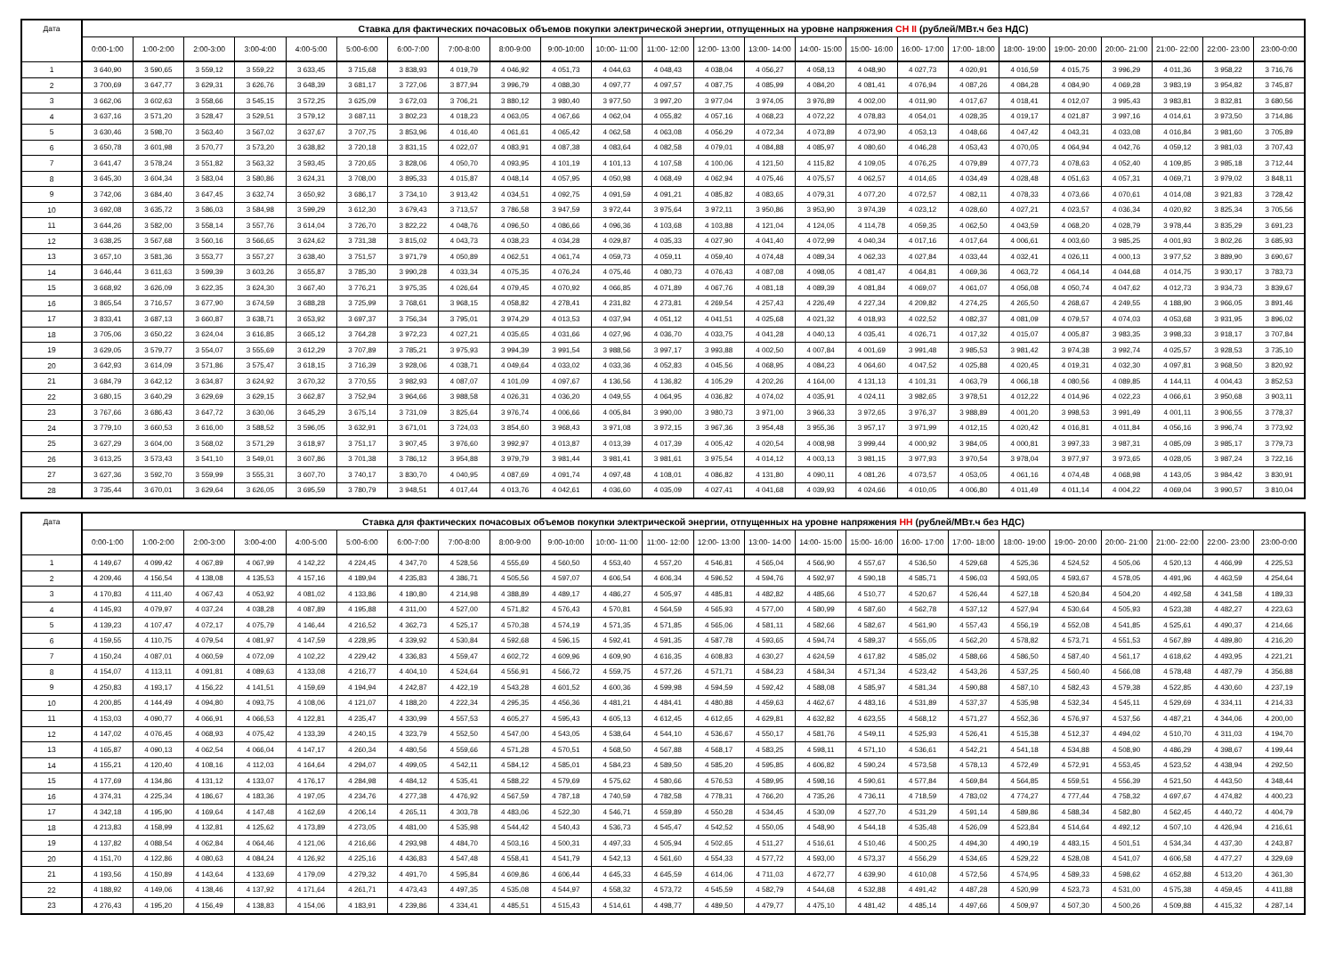| Дата | Ставка для фактических почасовых объемов покупки электрической энергии, отпущенных на уровне напряжения СН II (рублей/МВт.ч без НДС) | | | | | | | | | | | | | | | | | | | | | | | |
| --- | --- | --- | --- | --- | --- | --- | --- | --- | --- | --- | --- | --- | --- | --- | --- | --- | --- | --- | --- | --- | --- | --- | --- | --- |
| | 0:00-1:00 | 1:00-2:00 | 2:00-3:00 | 3:00-4:00 | 4:00-5:00 | 5:00-6:00 | 6:00-7:00 | 7:00-8:00 | 8:00-9:00 | 9:00-10:00 | 10:00- 11:00 | 11:00- 12:00 | 12:00- 13:00 | 13:00- 14:00 | 14:00- 15:00 | 15:00- 16:00 | 16:00- 17:00 | 17:00- 18:00 | 18:00- 19:00 | 19:00- 20:00 | 20:00- 21:00 | 21:00- 22:00 | 22:00- 23:00 | 23:00-0:00 |
| 1 | 3 640,90 | 3 590,65 | 3 559,12 | 3 559,22 | 3 633,45 | 3 715,68 | 3 838,93 | 4 019,79 | 4 046,92 | 4 051,73 | 4 044,63 | 4 048,43 | 4 038,04 | 4 056,27 | 4 058,13 | 4 048,90 | 4 027,73 | 4 020,91 | 4 016,59 | 4 015,75 | 3 996,29 | 4 011,36 | 3 958,22 | 3 716,76 |
| 2 | 3 700,69 | 3 647,77 | 3 629,31 | 3 626,76 | 3 648,39 | 3 681,17 | 3 727,06 | 3 877,94 | 3 996,79 | 4 088,30 | 4 097,77 | 4 097,57 | 4 087,75 | 4 085,99 | 4 084,20 | 4 081,41 | 4 076,94 | 4 087,26 | 4 084,28 | 4 084,90 | 4 069,28 | 3 983,19 | 3 954,82 | 3 745,87 |
| 3 | 3 662,06 | 3 602,63 | 3 558,66 | 3 545,15 | 3 572,25 | 3 625,09 | 3 672,03 | 3 706,21 | 3 880,12 | 3 980,40 | 3 977,50 | 3 997,20 | 3 977,04 | 3 974,05 | 3 976,89 | 4 002,00 | 4 011,90 | 4 017,67 | 4 018,41 | 4 012,07 | 3 995,43 | 3 983,81 | 3 832,81 | 3 680,56 |
| 4 | 3 637,16 | 3 571,20 | 3 528,47 | 3 529,51 | 3 579,12 | 3 687,11 | 3 802,23 | 4 018,23 | 4 063,05 | 4 067,66 | 4 062,04 | 4 055,82 | 4 057,16 | 4 068,23 | 4 072,22 | 4 078,83 | 4 054,01 | 4 028,35 | 4 019,17 | 4 021,87 | 3 997,16 | 4 014,61 | 3 973,50 | 3 714,86 |
| 5 | 3 630,46 | 3 598,70 | 3 563,40 | 3 567,02 | 3 637,67 | 3 707,75 | 3 853,96 | 4 016,40 | 4 061,61 | 4 065,42 | 4 062,58 | 4 063,08 | 4 056,29 | 4 072,34 | 4 073,89 | 4 073,90 | 4 053,13 | 4 048,66 | 4 047,42 | 4 043,31 | 4 033,08 | 4 016,84 | 3 981,60 | 3 705,89 |
| 6 | 3 650,78 | 3 601,98 | 3 570,77 | 3 573,20 | 3 638,82 | 3 720,18 | 3 831,15 | 4 022,07 | 4 083,91 | 4 087,38 | 4 083,64 | 4 082,58 | 4 079,01 | 4 084,88 | 4 085,97 | 4 080,60 | 4 046,28 | 4 053,43 | 4 070,05 | 4 064,94 | 4 042,76 | 4 059,12 | 3 981,03 | 3 707,43 |
| 7 | 3 641,47 | 3 578,24 | 3 551,82 | 3 563,32 | 3 593,45 | 3 720,65 | 3 828,06 | 4 050,70 | 4 093,95 | 4 101,19 | 4 101,13 | 4 107,58 | 4 100,06 | 4 121,50 | 4 115,82 | 4 109,05 | 4 076,25 | 4 079,89 | 4 077,73 | 4 078,63 | 4 052,40 | 4 109,85 | 3 985,18 | 3 712,44 |
| 8 | 3 645,30 | 3 604,34 | 3 583,04 | 3 580,86 | 3 624,31 | 3 708,00 | 3 895,33 | 4 015,87 | 4 048,14 | 4 057,95 | 4 050,98 | 4 068,49 | 4 062,94 | 4 075,46 | 4 075,57 | 4 062,57 | 4 014,65 | 4 034,49 | 4 028,48 | 4 051,63 | 4 057,31 | 4 069,71 | 3 979,02 | 3 848,11 |
| 9 | 3 742,06 | 3 684,40 | 3 647,45 | 3 632,74 | 3 650,92 | 3 686,17 | 3 734,10 | 3 913,42 | 4 034,51 | 4 092,75 | 4 091,59 | 4 091,21 | 4 085,82 | 4 083,65 | 4 079,31 | 4 077,20 | 4 072,57 | 4 082,11 | 4 078,33 | 4 073,66 | 4 070,61 | 4 014,08 | 3 921,83 | 3 728,42 |
| 10 | 3 692,08 | 3 635,72 | 3 586,03 | 3 584,98 | 3 599,29 | 3 612,30 | 3 679,43 | 3 713,57 | 3 786,58 | 3 947,59 | 3 972,44 | 3 975,64 | 3 972,11 | 3 950,86 | 3 953,90 | 3 974,39 | 4 023,12 | 4 028,60 | 4 027,21 | 4 023,57 | 4 036,34 | 4 020,92 | 3 825,34 | 3 705,56 |
| 11 | 3 644,26 | 3 582,00 | 3 558,14 | 3 557,76 | 3 614,04 | 3 726,70 | 3 822,22 | 4 048,76 | 4 096,50 | 4 086,66 | 4 096,36 | 4 103,68 | 4 103,88 | 4 121,04 | 4 124,05 | 4 114,78 | 4 059,35 | 4 062,50 | 4 043,59 | 4 068,20 | 4 028,79 | 3 978,44 | 3 835,29 | 3 691,23 |
| 12 | 3 638,25 | 3 567,68 | 3 560,16 | 3 566,65 | 3 624,62 | 3 731,38 | 3 815,02 | 4 043,73 | 4 038,23 | 4 034,28 | 4 029,87 | 4 035,33 | 4 027,90 | 4 041,40 | 4 072,99 | 4 040,34 | 4 017,16 | 4 017,64 | 4 006,61 | 4 003,60 | 3 985,25 | 4 001,93 | 3 802,26 | 3 685,93 |
| 13 | 3 657,10 | 3 581,36 | 3 553,77 | 3 557,27 | 3 638,40 | 3 751,57 | 3 971,79 | 4 050,89 | 4 062,51 | 4 061,74 | 4 059,73 | 4 059,11 | 4 059,40 | 4 074,48 | 4 089,34 | 4 062,33 | 4 027,84 | 4 033,44 | 4 032,41 | 4 026,11 | 4 000,13 | 3 977,52 | 3 889,90 | 3 690,67 |
| 14 | 3 646,44 | 3 611,63 | 3 599,39 | 3 603,26 | 3 655,87 | 3 785,30 | 3 990,28 | 4 033,34 | 4 075,35 | 4 076,24 | 4 075,46 | 4 080,73 | 4 076,43 | 4 087,08 | 4 098,05 | 4 081,47 | 4 064,81 | 4 069,36 | 4 063,72 | 4 064,14 | 4 044,68 | 4 014,75 | 3 930,17 | 3 783,73 |
| 15 | 3 668,92 | 3 626,09 | 3 622,35 | 3 624,30 | 3 667,40 | 3 776,21 | 3 975,35 | 4 026,64 | 4 079,45 | 4 070,92 | 4 066,85 | 4 071,89 | 4 067,76 | 4 081,18 | 4 089,39 | 4 081,84 | 4 069,07 | 4 061,07 | 4 056,08 | 4 050,74 | 4 047,62 | 4 012,73 | 3 934,73 | 3 839,67 |
| 16 | 3 865,54 | 3 716,57 | 3 677,90 | 3 674,59 | 3 688,28 | 3 725,99 | 3 768,61 | 3 968,15 | 4 058,82 | 4 278,41 | 4 231,82 | 4 273,81 | 4 269,54 | 4 257,43 | 4 226,49 | 4 227,34 | 4 209,82 | 4 274,25 | 4 265,50 | 4 268,67 | 4 249,55 | 4 188,90 | 3 966,05 | 3 891,46 |
| 17 | 3 833,41 | 3 687,13 | 3 660,87 | 3 638,71 | 3 653,92 | 3 697,37 | 3 756,34 | 3 795,01 | 3 974,29 | 4 013,53 | 4 037,94 | 4 051,12 | 4 041,51 | 4 025,68 | 4 021,32 | 4 018,93 | 4 022,52 | 4 082,37 | 4 081,09 | 4 079,57 | 4 074,03 | 4 053,68 | 3 931,95 | 3 896,02 |
| 18 | 3 705,06 | 3 650,22 | 3 624,04 | 3 616,85 | 3 665,12 | 3 764,28 | 3 972,23 | 4 027,21 | 4 035,65 | 4 031,66 | 4 027,96 | 4 036,70 | 4 033,75 | 4 041,28 | 4 040,13 | 4 035,41 | 4 026,71 | 4 017,32 | 4 015,07 | 4 005,87 | 3 983,35 | 3 998,33 | 3 918,17 | 3 707,84 |
| 19 | 3 629,05 | 3 579,77 | 3 554,07 | 3 555,69 | 3 612,29 | 3 707,89 | 3 785,21 | 3 975,93 | 3 994,39 | 3 991,54 | 3 988,56 | 3 997,17 | 3 993,88 | 4 002,50 | 4 007,84 | 4 001,69 | 3 991,48 | 3 985,53 | 3 981,42 | 3 974,38 | 3 992,74 | 4 025,57 | 3 928,53 | 3 735,10 |
| 20 | 3 642,93 | 3 614,09 | 3 571,86 | 3 575,47 | 3 618,15 | 3 716,39 | 3 928,06 | 4 038,71 | 4 049,64 | 4 033,02 | 4 033,36 | 4 052,83 | 4 045,56 | 4 068,95 | 4 084,23 | 4 064,60 | 4 047,52 | 4 025,88 | 4 020,45 | 4 019,31 | 4 032,30 | 4 097,81 | 3 968,50 | 3 820,92 |
| 21 | 3 684,79 | 3 642,12 | 3 634,87 | 3 624,92 | 3 670,32 | 3 770,55 | 3 982,93 | 4 087,07 | 4 101,09 | 4 097,67 | 4 136,56 | 4 136,82 | 4 105,29 | 4 202,26 | 4 164,00 | 4 131,13 | 4 101,31 | 4 063,79 | 4 066,18 | 4 080,56 | 4 089,85 | 4 144,11 | 4 004,43 | 3 852,53 |
| 22 | 3 680,15 | 3 640,29 | 3 629,69 | 3 629,15 | 3 662,87 | 3 752,94 | 3 964,66 | 3 988,58 | 4 026,31 | 4 036,20 | 4 049,55 | 4 064,95 | 4 036,82 | 4 074,02 | 4 035,91 | 4 024,11 | 3 982,65 | 3 978,51 | 4 012,22 | 4 014,96 | 4 022,23 | 4 066,61 | 3 950,68 | 3 903,11 |
| 23 | 3 767,66 | 3 686,43 | 3 647,72 | 3 630,06 | 3 645,29 | 3 675,14 | 3 731,09 | 3 825,64 | 3 976,74 | 4 006,66 | 4 005,84 | 3 990,00 | 3 980,73 | 3 971,00 | 3 966,33 | 3 972,65 | 3 976,37 | 3 988,89 | 4 001,20 | 3 998,53 | 3 991,49 | 4 001,11 | 3 906,55 | 3 778,37 |
| 24 | 3 779,10 | 3 660,53 | 3 616,00 | 3 588,52 | 3 596,05 | 3 632,91 | 3 671,01 | 3 724,03 | 3 854,60 | 3 968,43 | 3 971,08 | 3 972,15 | 3 967,36 | 3 954,48 | 3 955,36 | 3 957,17 | 3 971,99 | 4 012,15 | 4 020,42 | 4 016,81 | 4 011,84 | 4 056,16 | 3 996,74 | 3 773,92 |
| 25 | 3 627,29 | 3 604,00 | 3 568,02 | 3 571,29 | 3 618,97 | 3 751,17 | 3 907,45 | 3 976,60 | 3 992,97 | 4 013,87 | 4 013,39 | 4 017,39 | 4 005,42 | 4 020,54 | 4 008,98 | 3 999,44 | 4 000,92 | 3 984,05 | 4 000,81 | 3 997,33 | 3 987,31 | 4 085,09 | 3 985,17 | 3 779,73 |
| 26 | 3 613,25 | 3 573,43 | 3 541,10 | 3 549,01 | 3 607,86 | 3 701,38 | 3 786,12 | 3 954,88 | 3 979,79 | 3 981,44 | 3 981,41 | 3 981,61 | 3 975,54 | 4 014,12 | 4 003,13 | 3 981,15 | 3 977,93 | 3 970,54 | 3 978,04 | 3 977,97 | 3 973,65 | 4 028,05 | 3 987,24 | 3 722,16 |
| 27 | 3 627,36 | 3 592,70 | 3 559,99 | 3 555,31 | 3 607,70 | 3 740,17 | 3 830,70 | 4 040,95 | 4 087,69 | 4 091,74 | 4 097,48 | 4 108,01 | 4 086,82 | 4 131,80 | 4 090,11 | 4 081,26 | 4 073,57 | 4 053,05 | 4 061,16 | 4 074,48 | 4 068,98 | 4 143,05 | 3 984,42 | 3 830,91 |
| 28 | 3 735,44 | 3 670,01 | 3 629,64 | 3 626,05 | 3 695,59 | 3 780,79 | 3 948,51 | 4 017,44 | 4 013,76 | 4 042,61 | 4 036,60 | 4 035,09 | 4 027,41 | 4 041,68 | 4 039,93 | 4 024,66 | 4 010,05 | 4 006,80 | 4 011,49 | 4 011,14 | 4 004,22 | 4 069,04 | 3 990,57 | 3 810,04 |
| Дата | Ставка для фактических почасовых объемов покупки электрической энергии, отпущенных на уровне напряжения НН (рублей/МВт.ч без НДС) | | | | | | | | | | | | | | | | | | | | | | | |
| --- | --- | --- | --- | --- | --- | --- | --- | --- | --- | --- | --- | --- | --- | --- | --- | --- | --- | --- | --- | --- | --- | --- | --- | --- |
| | 0:00-1:00 | 1:00-2:00 | 2:00-3:00 | 3:00-4:00 | 4:00-5:00 | 5:00-6:00 | 6:00-7:00 | 7:00-8:00 | 8:00-9:00 | 9:00-10:00 | 10:00- 11:00 | 11:00- 12:00 | 12:00- 13:00 | 13:00- 14:00 | 14:00- 15:00 | 15:00- 16:00 | 16:00- 17:00 | 17:00- 18:00 | 18:00- 19:00 | 19:00- 20:00 | 20:00- 21:00 | 21:00- 22:00 | 22:00- 23:00 | 23:00-0:00 |
| 1 | 4 149,67 | 4 099,42 | 4 067,89 | 4 067,99 | 4 142,22 | 4 224,45 | 4 347,70 | 4 528,56 | 4 555,69 | 4 560,50 | 4 553,40 | 4 557,20 | 4 546,81 | 4 565,04 | 4 566,90 | 4 557,67 | 4 536,50 | 4 529,68 | 4 525,36 | 4 524,52 | 4 505,06 | 4 520,13 | 4 466,99 | 4 225,53 |
| 2 | 4 209,46 | 4 156,54 | 4 138,08 | 4 135,53 | 4 157,16 | 4 189,94 | 4 235,83 | 4 386,71 | 4 505,56 | 4 597,07 | 4 606,54 | 4 606,34 | 4 596,52 | 4 594,76 | 4 592,97 | 4 590,18 | 4 585,71 | 4 596,03 | 4 593,05 | 4 593,67 | 4 578,05 | 4 491,96 | 4 463,59 | 4 254,64 |
| 3 | 4 170,83 | 4 111,40 | 4 067,43 | 4 053,92 | 4 081,02 | 4 133,86 | 4 180,80 | 4 214,98 | 4 388,89 | 4 489,17 | 4 486,27 | 4 505,97 | 4 485,81 | 4 482,82 | 4 485,66 | 4 510,77 | 4 520,67 | 4 526,44 | 4 527,18 | 4 520,84 | 4 504,20 | 4 492,58 | 4 341,58 | 4 189,33 |
| 4 | 4 145,93 | 4 079,97 | 4 037,24 | 4 038,28 | 4 087,89 | 4 195,88 | 4 311,00 | 4 527,00 | 4 571,82 | 4 576,43 | 4 570,81 | 4 564,59 | 4 565,93 | 4 577,00 | 4 580,99 | 4 587,60 | 4 562,78 | 4 537,12 | 4 527,94 | 4 530,64 | 4 505,93 | 4 523,38 | 4 482,27 | 4 223,63 |
| 5 | 4 139,23 | 4 107,47 | 4 072,17 | 4 075,79 | 4 146,44 | 4 216,52 | 4 362,73 | 4 525,17 | 4 570,38 | 4 574,19 | 4 571,35 | 4 571,85 | 4 565,06 | 4 581,11 | 4 582,66 | 4 582,67 | 4 561,90 | 4 557,43 | 4 556,19 | 4 552,08 | 4 541,85 | 4 525,61 | 4 490,37 | 4 214,66 |
| 6 | 4 159,55 | 4 110,75 | 4 079,54 | 4 081,97 | 4 147,59 | 4 228,95 | 4 339,92 | 4 530,84 | 4 592,68 | 4 596,15 | 4 592,41 | 4 591,35 | 4 587,78 | 4 593,65 | 4 594,74 | 4 589,37 | 4 555,05 | 4 562,20 | 4 578,82 | 4 573,71 | 4 551,53 | 4 567,89 | 4 489,80 | 4 216,20 |
| 7 | 4 150,24 | 4 087,01 | 4 060,59 | 4 072,09 | 4 102,22 | 4 229,42 | 4 336,83 | 4 559,47 | 4 602,72 | 4 609,96 | 4 609,90 | 4 616,35 | 4 608,83 | 4 630,27 | 4 624,59 | 4 617,82 | 4 585,02 | 4 588,66 | 4 586,50 | 4 587,40 | 4 561,17 | 4 618,62 | 4 493,95 | 4 221,21 |
| 8 | 4 154,07 | 4 113,11 | 4 091,81 | 4 089,63 | 4 133,08 | 4 216,77 | 4 404,10 | 4 524,64 | 4 556,91 | 4 566,72 | 4 559,75 | 4 577,26 | 4 571,71 | 4 584,23 | 4 584,34 | 4 571,34 | 4 523,42 | 4 543,26 | 4 537,25 | 4 560,40 | 4 566,08 | 4 578,48 | 4 487,79 | 4 356,88 |
| 9 | 4 250,83 | 4 193,17 | 4 156,22 | 4 141,51 | 4 159,69 | 4 194,94 | 4 242,87 | 4 422,19 | 4 543,28 | 4 601,52 | 4 600,36 | 4 599,98 | 4 594,59 | 4 592,42 | 4 588,08 | 4 585,97 | 4 581,34 | 4 590,88 | 4 587,10 | 4 582,43 | 4 579,38 | 4 522,85 | 4 430,60 | 4 237,19 |
| 10 | 4 200,85 | 4 144,49 | 4 094,80 | 4 093,75 | 4 108,06 | 4 121,07 | 4 188,20 | 4 222,34 | 4 295,35 | 4 456,36 | 4 481,21 | 4 484,41 | 4 480,88 | 4 459,63 | 4 462,67 | 4 483,16 | 4 531,89 | 4 537,37 | 4 535,98 | 4 532,34 | 4 545,11 | 4 529,69 | 4 334,11 | 4 214,33 |
| 11 | 4 153,03 | 4 090,77 | 4 066,91 | 4 066,53 | 4 122,81 | 4 235,47 | 4 330,99 | 4 557,53 | 4 605,27 | 4 595,43 | 4 605,13 | 4 612,45 | 4 612,65 | 4 629,81 | 4 632,82 | 4 623,55 | 4 568,12 | 4 571,27 | 4 552,36 | 4 576,97 | 4 537,56 | 4 487,21 | 4 344,06 | 4 200,00 |
| 12 | 4 147,02 | 4 076,45 | 4 068,93 | 4 075,42 | 4 133,39 | 4 240,15 | 4 323,79 | 4 552,50 | 4 547,00 | 4 543,05 | 4 538,64 | 4 544,10 | 4 536,67 | 4 550,17 | 4 581,76 | 4 549,11 | 4 525,93 | 4 526,41 | 4 515,38 | 4 512,37 | 4 494,02 | 4 510,70 | 4 311,03 | 4 194,70 |
| 13 | 4 165,87 | 4 090,13 | 4 062,54 | 4 066,04 | 4 147,17 | 4 260,34 | 4 480,56 | 4 559,66 | 4 571,28 | 4 570,51 | 4 568,50 | 4 567,88 | 4 568,17 | 4 583,25 | 4 598,11 | 4 571,10 | 4 536,61 | 4 542,21 | 4 541,18 | 4 534,88 | 4 508,90 | 4 486,29 | 4 398,67 | 4 199,44 |
| 14 | 4 155,21 | 4 120,40 | 4 108,16 | 4 112,03 | 4 164,64 | 4 294,07 | 4 499,05 | 4 542,11 | 4 584,12 | 4 585,01 | 4 584,23 | 4 589,50 | 4 585,20 | 4 595,85 | 4 606,82 | 4 590,24 | 4 573,58 | 4 578,13 | 4 572,49 | 4 572,91 | 4 553,45 | 4 523,52 | 4 438,94 | 4 292,50 |
| 15 | 4 177,69 | 4 134,86 | 4 131,12 | 4 133,07 | 4 176,17 | 4 284,98 | 4 484,12 | 4 535,41 | 4 588,22 | 4 579,69 | 4 575,62 | 4 580,66 | 4 576,53 | 4 589,95 | 4 598,16 | 4 590,61 | 4 577,84 | 4 569,84 | 4 564,85 | 4 559,51 | 4 556,39 | 4 521,50 | 4 443,50 | 4 348,44 |
| 16 | 4 374,31 | 4 225,34 | 4 186,67 | 4 183,36 | 4 197,05 | 4 234,76 | 4 277,38 | 4 476,92 | 4 567,59 | 4 787,18 | 4 740,59 | 4 782,58 | 4 778,31 | 4 766,20 | 4 735,26 | 4 736,11 | 4 718,59 | 4 783,02 | 4 774,27 | 4 777,44 | 4 758,32 | 4 697,67 | 4 474,82 | 4 400,23 |
| 17 | 4 342,18 | 4 195,90 | 4 169,64 | 4 147,48 | 4 162,69 | 4 206,14 | 4 265,11 | 4 303,78 | 4 483,06 | 4 522,30 | 4 546,71 | 4 559,89 | 4 550,28 | 4 534,45 | 4 530,09 | 4 527,70 | 4 531,29 | 4 591,14 | 4 589,86 | 4 588,34 | 4 582,80 | 4 562,45 | 4 440,72 | 4 404,79 |
| 18 | 4 213,83 | 4 158,99 | 4 132,81 | 4 125,62 | 4 173,89 | 4 273,05 | 4 481,00 | 4 535,98 | 4 544,42 | 4 540,43 | 4 536,73 | 4 545,47 | 4 542,52 | 4 550,05 | 4 548,90 | 4 544,18 | 4 535,48 | 4 526,09 | 4 523,84 | 4 514,64 | 4 492,12 | 4 507,10 | 4 426,94 | 4 216,61 |
| 19 | 4 137,82 | 4 088,54 | 4 062,84 | 4 064,46 | 4 121,06 | 4 216,66 | 4 293,98 | 4 484,70 | 4 503,16 | 4 500,31 | 4 497,33 | 4 505,94 | 4 502,65 | 4 511,27 | 4 516,61 | 4 510,46 | 4 500,25 | 4 494,30 | 4 490,19 | 4 483,15 | 4 501,51 | 4 534,34 | 4 437,30 | 4 243,87 |
| 20 | 4 151,70 | 4 122,86 | 4 080,63 | 4 084,24 | 4 126,92 | 4 225,16 | 4 436,83 | 4 547,48 | 4 558,41 | 4 541,79 | 4 542,13 | 4 561,60 | 4 554,33 | 4 577,72 | 4 593,00 | 4 573,37 | 4 556,29 | 4 534,65 | 4 529,22 | 4 528,08 | 4 541,07 | 4 606,58 | 4 477,27 | 4 329,69 |
| 21 | 4 193,56 | 4 150,89 | 4 143,64 | 4 133,69 | 4 179,09 | 4 279,32 | 4 491,70 | 4 595,84 | 4 609,86 | 4 606,44 | 4 645,33 | 4 645,59 | 4 614,06 | 4 711,03 | 4 672,77 | 4 639,90 | 4 610,08 | 4 572,56 | 4 574,95 | 4 589,33 | 4 598,62 | 4 652,88 | 4 513,20 | 4 361,30 |
| 22 | 4 188,92 | 4 149,06 | 4 138,46 | 4 137,92 | 4 171,64 | 4 261,71 | 4 473,43 | 4 497,35 | 4 535,08 | 4 544,97 | 4 558,32 | 4 573,72 | 4 545,59 | 4 582,79 | 4 544,68 | 4 532,88 | 4 491,42 | 4 487,28 | 4 520,99 | 4 523,73 | 4 531,00 | 4 575,38 | 4 459,45 | 4 411,88 |
| 23 | 4 276,43 | 4 195,20 | 4 156,49 | 4 138,83 | 4 154,06 | 4 183,91 | 4 239,86 | 4 334,41 | 4 485,51 | 4 515,43 | 4 514,61 | 4 498,77 | 4 489,50 | 4 479,77 | 4 475,10 | 4 481,42 | 4 485,14 | 4 497,66 | 4 509,97 | 4 507,30 | 4 500,26 | 4 509,88 | 4 415,32 | 4 287,14 |